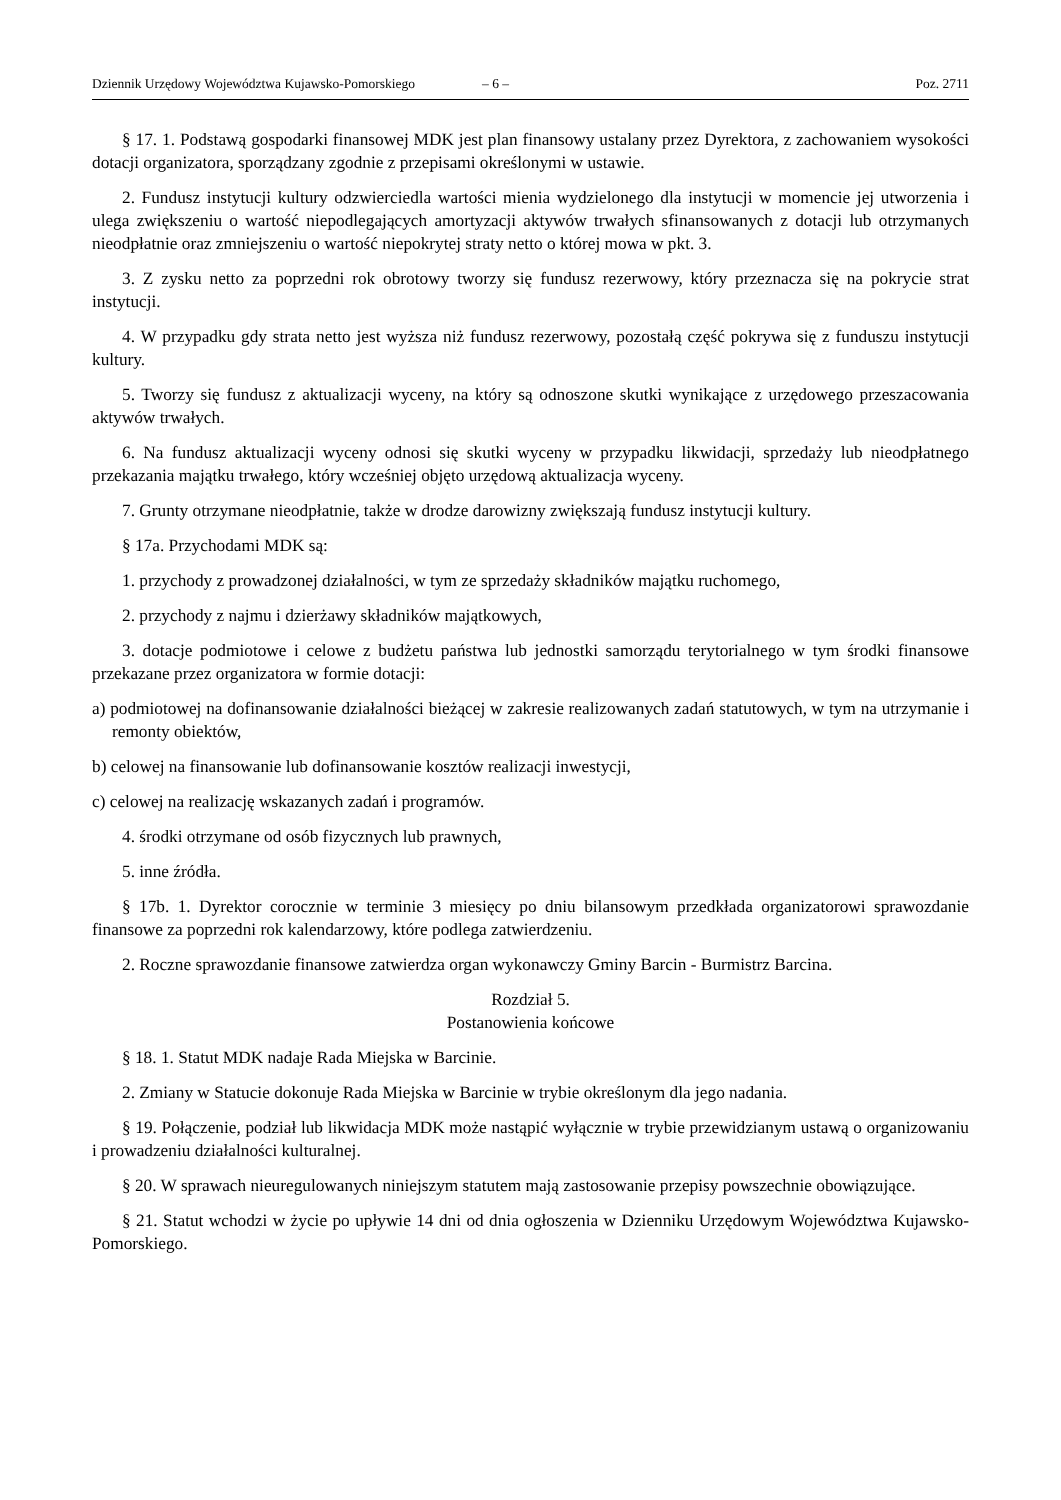Dziennik Urzędowy Województwa Kujawsko-Pomorskiego – 6 – Poz. 2711
§ 17. 1. Podstawą gospodarki finansowej MDK jest plan finansowy ustalany przez Dyrektora, z zachowaniem wysokości dotacji organizatora, sporządzany zgodnie z przepisami określonymi w ustawie.
2. Fundusz instytucji kultury odzwierciedla wartości mienia wydzielonego dla instytucji w momencie jej utworzenia i ulega zwiększeniu o wartość niepodlegających amortyzacji aktywów trwałych sfinansowanych z dotacji lub otrzymanych nieodpłatnie oraz zmniejszeniu o wartość niepokrytej straty netto o której mowa w pkt. 3.
3. Z zysku netto za poprzedni rok obrotowy tworzy się fundusz rezerwowy, który przeznacza się na pokrycie strat instytucji.
4. W przypadku gdy strata netto jest wyższa niż fundusz rezerwowy, pozostałą część pokrywa się z funduszu instytucji kultury.
5. Tworzy się fundusz z aktualizacji wyceny, na który są odnoszone skutki wynikające z urzędowego przeszacowania aktywów trwałych.
6. Na fundusz aktualizacji wyceny odnosi się skutki wyceny w przypadku likwidacji, sprzedaży lub nieodpłatnego przekazania majątku trwałego, który wcześniej objęto urzędową aktualizacja wyceny.
7. Grunty otrzymane nieodpłatnie, także w drodze darowizny zwiększają fundusz instytucji kultury.
§ 17a. Przychodami MDK są:
1. przychody z prowadzonej działalności, w tym ze sprzedaży składników majątku ruchomego,
2. przychody z najmu i dzierżawy składników majątkowych,
3. dotacje podmiotowe i celowe z budżetu państwa lub jednostki samorządu terytorialnego w tym środki finansowe przekazane przez organizatora w formie dotacji:
a) podmiotowej na dofinansowanie działalności bieżącej w zakresie realizowanych zadań statutowych, w tym na utrzymanie i remonty obiektów,
b) celowej na finansowanie lub dofinansowanie kosztów realizacji inwestycji,
c) celowej na realizację wskazanych zadań i programów.
4. środki otrzymane od osób fizycznych lub prawnych,
5. inne źródła.
§ 17b. 1. Dyrektor corocznie w terminie 3 miesięcy po dniu bilansowym przedkłada organizatorowi sprawozdanie finansowe za poprzedni rok kalendarzowy, które podlega zatwierdzeniu.
2. Roczne sprawozdanie finansowe zatwierdza organ wykonawczy Gminy Barcin - Burmistrz Barcina.
Rozdział 5.
Postanowienia końcowe
§ 18. 1. Statut MDK nadaje Rada Miejska w Barcinie.
2. Zmiany w Statucie dokonuje Rada Miejska w Barcinie w trybie określonym dla jego nadania.
§ 19. Połączenie, podział lub likwidacja MDK może nastąpić wyłącznie w trybie przewidzianym ustawą o organizowaniu i prowadzeniu działalności kulturalnej.
§ 20. W sprawach nieuregulowanych niniejszym statutem mają zastosowanie przepisy powszechnie obowiązujące.
§ 21. Statut wchodzi w życie po upływie 14 dni od dnia ogłoszenia w Dzienniku Urzędowym Województwa Kujawsko-Pomorskiego.